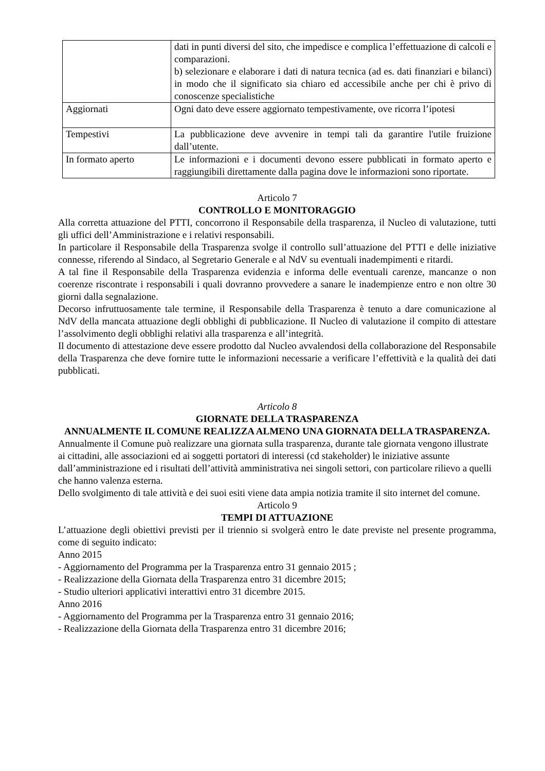| | dati in punti diversi del sito, che impedisce e complica l’effettuazione di calcoli e comparazioni. b) selezionare e elaborare i dati di natura tecnica (ad es. dati finanziari e bilanci) in modo che il significato sia chiaro ed accessibile anche per chi è privo di conoscenze specialistiche |
| Aggiornati | Ogni dato deve essere aggiornato tempestivamente, ove ricorra l’ipotesi |
| Tempestivi | La pubblicazione deve avvenire in tempi tali da garantire l'utile fruizione dall’utente. |
| In formato aperto | Le informazioni e i documenti devono essere pubblicati in formato aperto e raggiungibili direttamente dalla pagina dove le informazioni sono riportate. |
Articolo 7
CONTROLLO E MONITORAGGIO
Alla corretta attuazione del PTTI, concorrono il Responsabile della trasparenza, il Nucleo di valutazione, tutti gli uffici dell’Amministrazione e i relativi responsabili.
In particolare il Responsabile della Trasparenza svolge il controllo sull’attuazione del PTTI e delle iniziative connesse, riferendo al Sindaco, al Segretario Generale e al NdV su eventuali inadempimenti e ritardi.
A tal fine il Responsabile della Trasparenza evidenzia e informa delle eventuali carenze, mancanze o non coerenze riscontrate i responsabili i quali dovranno provvedere a sanare le inadempienze entro e non oltre 30 giorni dalla segnalazione.
Decorso infruttuosamente tale termine, il Responsabile della Trasparenza è tenuto a dare comunicazione al NdV della mancata attuazione degli obblighi di pubblicazione. Il Nucleo di valutazione il compito di attestare l’assolvimento degli obblighi relativi alla trasparenza e all’integrità.
Il documento di attestazione deve essere prodotto dal Nucleo avvalendosi della collaborazione del Responsabile della Trasparenza che deve fornire tutte le informazioni necessarie a verificare l’effettività e la qualità dei dati pubblicati.
Articolo 8
GIORNATE DELLA TRASPARENZA
ANNUALMENTE IL COMUNE REALIZZA ALMENO UNA GIORNATA DELLA TRASPARENZA.
Annualmente il Comune può realizzare una giornata sulla trasparenza, durante tale giornata vengono illustrate ai cittadini, alle associazioni ed ai soggetti portatori di interessi (cd stakeholder) le iniziative assunte dall’amministrazione ed i risultati dell’attività amministrativa nei singoli settori, con particolare rilievo a quelli che hanno valenza esterna.
Dello svolgimento di tale attività e dei suoi esiti viene data ampia notizia tramite il sito internet del comune.
Articolo 9
TEMPI DI ATTUAZIONE
L’attuazione degli obiettivi previsti per il triennio si svolgerà entro le date previste nel presente programma, come di seguito indicato:
Anno 2015
- Aggiornamento del Programma per la Trasparenza entro 31 gennaio 2015 ;
- Realizzazione della Giornata della Trasparenza entro 31 dicembre 2015;
- Studio ulteriori applicativi interattivi entro 31 dicembre 2015.
Anno 2016
- Aggiornamento del Programma per la Trasparenza entro 31 gennaio 2016;
- Realizzazione della Giornata della Trasparenza entro 31 dicembre 2016;